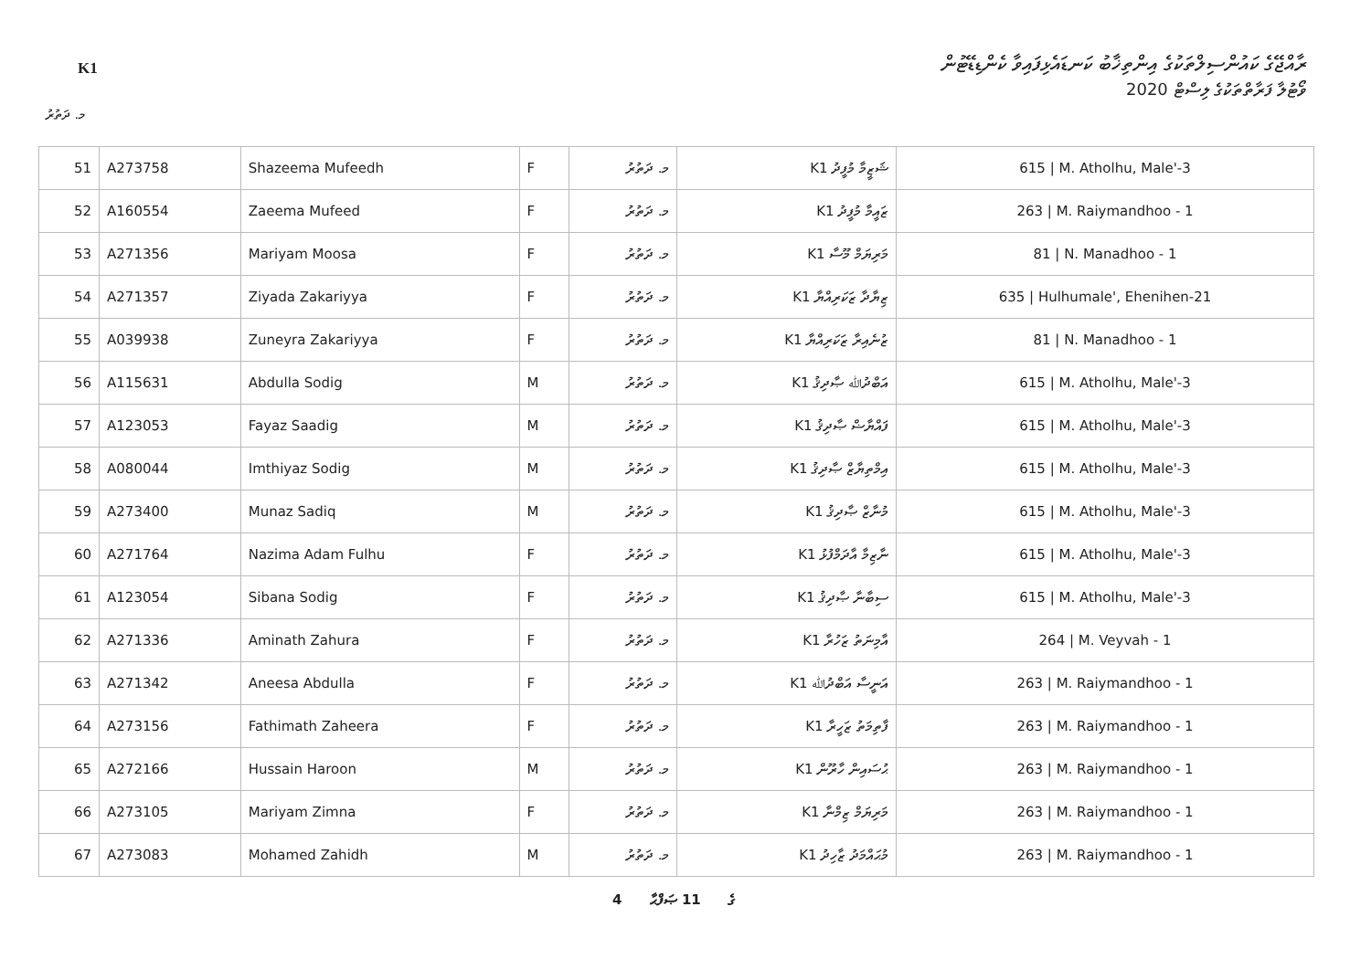K1
ރާއްޖޭގެ ކައުންސިލްތަކުގެ އިންތިޚާބު ކަނޑައެޅިފައިވާ ކެންޑިޑޭޓުން
ވޯޓުލާ ފަރާތްތަކުގެ ލިސްޓް 2020
މ. ދަތުރު
| 51 | A273758 | Shazeema Mufeedh | F | މ. ދަތުރު | K1 ޝަޒީމާ މުފީދު | 615 / M. Atholhu, Male'-3 |
| 52 | A160554 | Zaeema Mufeed | F | މ. ދަތުރު | K1 ޒައީމާ މުފީދު | 263 / M. Raiymandhoo - 1 |
| 53 | A271356 | Mariyam Moosa | F | މ. ދަތުރު | K1 މަރިޔަމް މޫސާ | 81 / N. Manadhoo - 1 |
| 54 | A271357 | Ziyada Zakariyya | F | މ. ދަތުރު | K1 ޒިޔާދާ ޒަކަރިއްޔާ | 635 / Hulhumale', Ehenihen-21 |
| 55 | A039938 | Zuneyra Zakariyya | F | މ. ދަތުރު | K1 ޒުނެއިރާ ޒަކަރިއްޔާ | 81 / N. Manadhoo - 1 |
| 56 | A115631 | Abdulla Sodig | M | މ. ދަތުރު | K1 އަބްދުﷲ ޞާދިޤު | 615 / M. Atholhu, Male'-3 |
| 57 | A123053 | Fayaz Saadig | M | މ. ދަތުރު | K1 ފައްޔާޟް ޞާދިޤު | 615 / M. Atholhu, Male'-3 |
| 58 | A080044 | Imthiyaz Sodig | M | މ. ދަތުރު | K1 އިމްތިޔާޒް ޞާދިޤު | 615 / M. Atholhu, Male'-3 |
| 59 | A273400 | Munaz Sadiq | M | މ. ދަތުރު | K1 މުނާޒް ޞާދިޤު | 615 / M. Atholhu, Male'-3 |
| 60 | A271764 | Nazima Adam Fulhu | F | މ. ދަތުރު | K1 ނާޒިމާ އާދަމްފުޅު | 615 / M. Atholhu, Male'-3 |
| 61 | A123054 | Sibana Sodig | F | މ. ދަތުރު | K1 ސިބާނާ ޞާދިޤު | 615 / M. Atholhu, Male'-3 |
| 62 | A271336 | Aminath Zahura | F | މ. ދަތުރު | K1 އާމިނަތު ޒަހުރާ | 264 / M. Veyvah - 1 |
| 63 | A271342 | Aneesa Abdulla | F | މ. ދަތުރު | K1 އަނީސާ އަބްދުﷲ | 263 / M. Raiymandhoo - 1 |
| 64 | A273156 | Fathimath Zaheera | F | މ. ދަތުރު | K1 ފާތިމަތު ޒަހީރާ | 263 / M. Raiymandhoo - 1 |
| 65 | A272166 | Hussain Haroon | M | މ. ދަތުރު | K1 ޙުސައިން ހާރޫން | 263 / M. Raiymandhoo - 1 |
| 66 | A273105 | Mariyam Zimna | F | މ. ދަތުރު | K1 މަރިޔަމް ޒިމްނާ | 263 / M. Raiymandhoo - 1 |
| 67 | A273083 | Mohamed Zahidh | M | މ. ދަތުރު | K1 މުޙައްމަދު ޒާހިދު | 263 / M. Raiymandhoo - 1 |
4 ގެ 11 ޞަފްޙާ